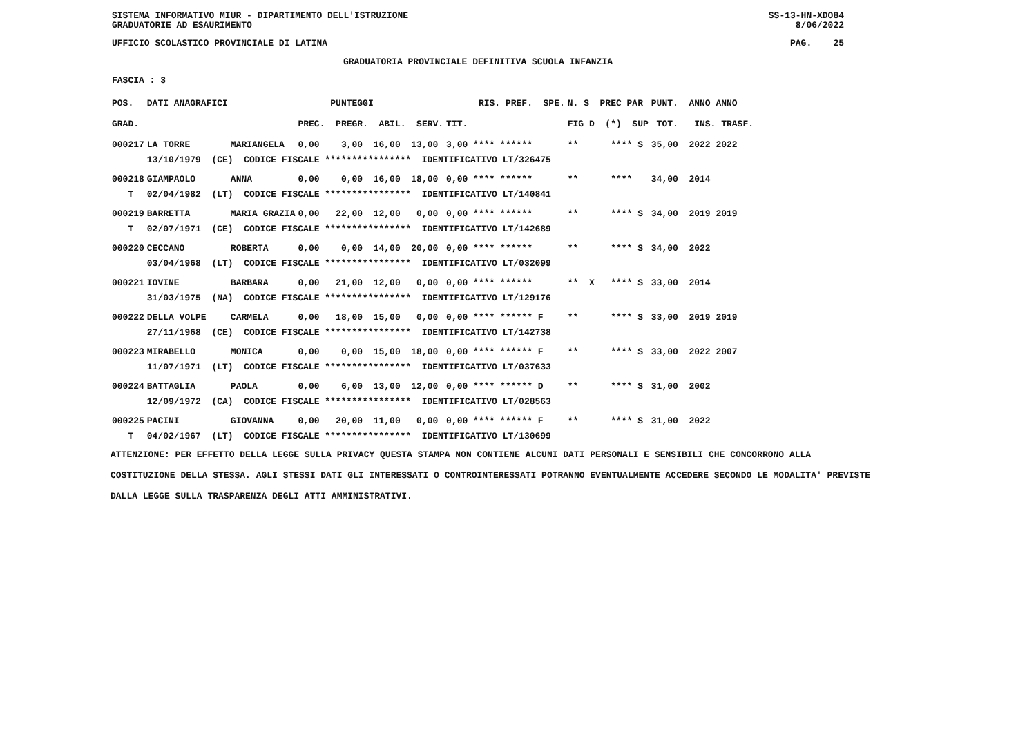SISTEMA INFORMATIVO MIUR - DIPARTIMENTO DELL'ISTRUZIONE SS-13-HN-XDO84
GRADUATORIE AD ESAURIMENTO 8/06/2022
UFFICIO SCOLASTICO PROVINCIALE DI LATINA PAG. 25
GRADUATORIA PROVINCIALE DEFINITIVA SCUOLA INFANZIA
FASCIA : 3
| POS. | DATI ANAGRAFICI | | PUNTEGGI | RIS. PREF. SPE. | N. S PREC PAR | PUNT. ANNO ANNO |
| --- | --- | --- | --- | --- | --- | --- |
| GRAD. | | | PREC. PREGR. ABIL. SERV. | TIT. | FIG D (*) SUP | TOT. INS. TRASF. |
| 000217 | LA TORRE | MARIANGELA | 0,00 3,00 16,00 13,00 | 3,00 **** ****** | ** **** S | 35,00 2022 2022 |
| | 13/10/1979 (CE) CODICE FISCALE **************** IDENTIFICATIVO LT/326475 | | | | | |
| 000218 | GIAMPAOLO | ANNA | 0,00 0,00 16,00 18,00 | 0,00 **** ****** | ** **** | 34,00 2014 |
| T | 02/04/1982 (LT) CODICE FISCALE **************** IDENTIFICATIVO LT/140841 | | | | | |
| 000219 | BARRETTA | MARIA GRAZIA | 0,00 22,00 12,00 0,00 | 0,00 **** ****** | ** **** S | 34,00 2019 2019 |
| T | 02/07/1971 (CE) CODICE FISCALE **************** IDENTIFICATIVO LT/142689 | | | | | |
| 000220 | CECCANO | ROBERTA | 0,00 0,00 14,00 20,00 | 0,00 **** ****** | ** **** S | 34,00 2022 |
| | 03/04/1968 (LT) CODICE FISCALE **************** IDENTIFICATIVO LT/032099 | | | | | |
| 000221 | IOVINE | BARBARA | 0,00 21,00 12,00 0,00 | 0,00 **** ****** | ** X **** S | 33,00 2014 |
| | 31/03/1975 (NA) CODICE FISCALE **************** IDENTIFICATIVO LT/129176 | | | | | |
| 000222 | DELLA VOLPE | CARMELA | 0,00 18,00 15,00 0,00 | 0,00 **** ****** F | ** **** S | 33,00 2019 2019 |
| | 27/11/1968 (CE) CODICE FISCALE **************** IDENTIFICATIVO LT/142738 | | | | | |
| 000223 | MIRABELLO | MONICA | 0,00 0,00 15,00 18,00 | 0,00 **** ****** F | ** **** S | 33,00 2022 2007 |
| | 11/07/1971 (LT) CODICE FISCALE **************** IDENTIFICATIVO LT/037633 | | | | | |
| 000224 | BATTAGLIA | PAOLA | 0,00 6,00 13,00 12,00 | 0,00 **** ****** D | ** **** S | 31,00 2002 |
| | 12/09/1972 (CA) CODICE FISCALE **************** IDENTIFICATIVO LT/028563 | | | | | |
| 000225 | PACINI | GIOVANNA | 0,00 20,00 11,00 0,00 | 0,00 **** ****** F | ** **** S | 31,00 2022 |
| T | 04/02/1967 (LT) CODICE FISCALE **************** IDENTIFICATIVO LT/130699 | | | | | |
ATTENZIONE: PER EFFETTO DELLA LEGGE SULLA PRIVACY QUESTA STAMPA NON CONTIENE ALCUNI DATI PERSONALI E SENSIBILI CHE CONCORRONO ALLA COSTITUZIONE DELLA STESSA. AGLI STESSI DATI GLI INTERESSATI O CONTROINTERESSATI POTRANNO EVENTUALMENTE ACCEDERE SECONDO LE MODALITA' PREVISTE DALLA LEGGE SULLA TRASPARENZA DEGLI ATTI AMMINISTRATIVI.